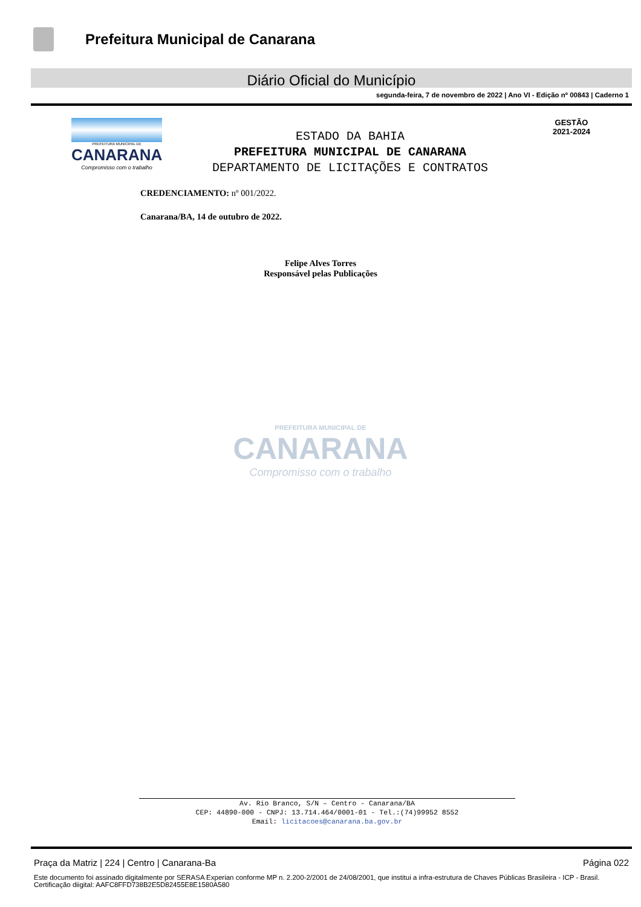Prefeitura Municipal de Canarana
Diário Oficial do Município
segunda-feira, 7 de novembro de 2022 | Ano VI - Edição nº 00843 | Caderno 1
PREFEITURA MUNICIPAL DE
CANARANA
Compromisso com o trabalho
ESTADO DA BAHIA
PREFEITURA MUNICIPAL DE CANARANA
DEPARTAMENTO DE LICITAÇÕES E CONTRATOS
GESTÃO
2021-2024
CREDENCIAMENTO: nº 001/2022.
Canarana/BA, 14 de outubro de 2022.
Felipe Alves Torres
Responsável pelas Publicações
PREFEITURA MUNICIPAL DE
CANARANA
Compromisso com o trabalho
Av. Rio Branco, S/N – Centro - Canarana/BA
CEP: 44890-000 - CNPJ: 13.714.464/0001-01 - Tel.:(74)99952 8552
Email: licitacoes@canarana.ba.gov.br
Praça da Matriz | 224 | Centro | Canarana-Ba Página 022
Este documento foi assinado digitalmente por SERASA Experian conforme MP n. 2.200-2/2001 de 24/08/2001, que institui a infra-estrutura de Chaves Públicas Brasileira - ICP - Brasil. Certificação diigital: AAFC8FFD738B2E5D82455E8E1580A580